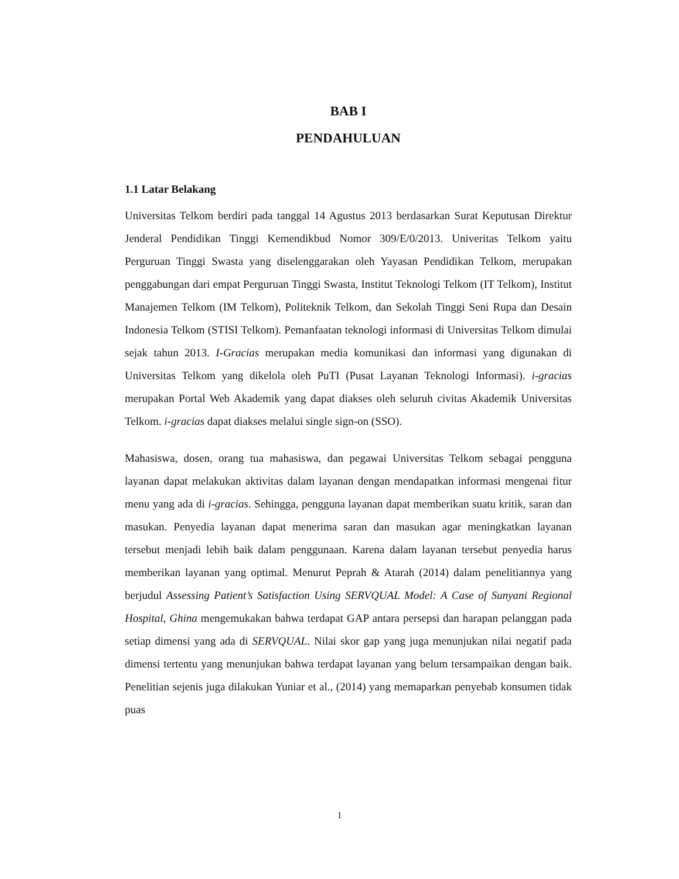BAB I
PENDAHULUAN
1.1 Latar Belakang
Universitas Telkom berdiri pada tanggal 14 Agustus 2013 berdasarkan Surat Keputusan Direktur Jenderal Pendidikan Tinggi Kemendikbud Nomor 309/E/0/2013. Univeritas Telkom yaitu Perguruan Tinggi Swasta yang diselenggarakan oleh Yayasan Pendidikan Telkom, merupakan penggabungan dari empat Perguruan Tinggi Swasta, Institut Teknologi Telkom (IT Telkom), Institut Manajemen Telkom (IM Telkom), Politeknik Telkom, dan Sekolah Tinggi Seni Rupa dan Desain Indonesia Telkom (STISI Telkom). Pemanfaatan teknologi informasi di Universitas Telkom dimulai sejak tahun 2013. I-Gracias merupakan media komunikasi dan informasi yang digunakan di Universitas Telkom yang dikelola oleh PuTI (Pusat Layanan Teknologi Informasi). i-gracias merupakan Portal Web Akademik yang dapat diakses oleh seluruh civitas Akademik Universitas Telkom. i-gracias dapat diakses melalui single sign-on (SSO).
Mahasiswa, dosen, orang tua mahasiswa, dan pegawai Universitas Telkom sebagai pengguna layanan dapat melakukan aktivitas dalam layanan dengan mendapatkan informasi mengenai fitur menu yang ada di i-gracias. Sehingga, pengguna layanan dapat memberikan suatu kritik, saran dan masukan. Penyedia layanan dapat menerima saran dan masukan agar meningkatkan layanan tersebut menjadi lebih baik dalam penggunaan. Karena dalam layanan tersebut penyedia harus memberikan layanan yang optimal. Menurut Peprah & Atarah (2014) dalam penelitiannya yang berjudul Assessing Patient’s Satisfaction Using SERVQUAL Model: A Case of Sunyani Regional Hospital, Ghina mengemukakan bahwa terdapat GAP antara persepsi dan harapan pelanggan pada setiap dimensi yang ada di SERVQUAL. Nilai skor gap yang juga menunjukan nilai negatif pada dimensi tertentu yang menunjukan bahwa terdapat layanan yang belum tersampaikan dengan baik. Penelitian sejenis juga dilakukan Yuniar et al., (2014) yang memaparkan penyebab konsumen tidak puas
1